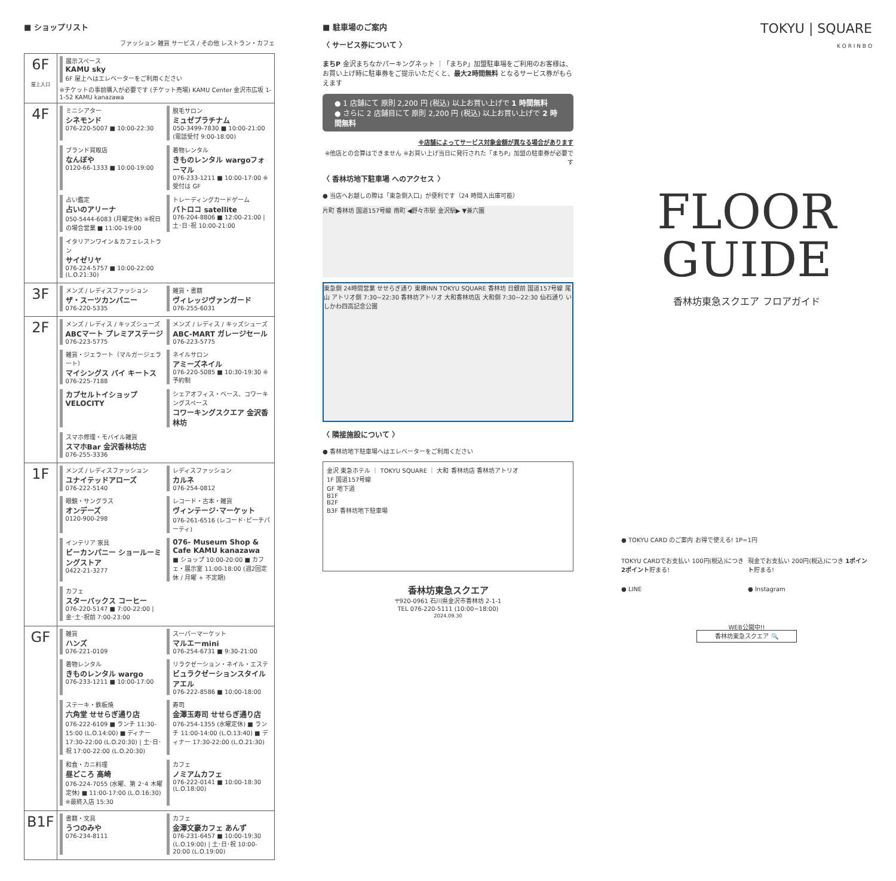■ ショップリスト
ファッション 雑貨 サービス / その他 レストラン・カフェ
| 6F 屋上入口 | 展示スペース KAMU sky 6F 屋上へはエレベーターをご利用ください ※チケットの事前購入が必要です (チケット売場) KAMU Center 金沢市広坂 1-1-52 KAMU kanazawa |
| 4F | ミニシアター シネモンド 076-220-5007 ■ 10:00-22:30 脱毛サロン ミュゼプラチナム 050-3499-7830 ■ 10:00-21:00 (電話受付 9:00-18:00) ブランド買取店 なんぼや 0120-66-1333 ■ 10:00-19:00 着物レンタル きものレンタル wargoフォーマル 076-233-1211 ■ 10:00-17:00 ※受付は GF 占い鑑定 占いのアリーナ 050-5444-6083 (月曜定休) ※祝日の場合営業 ■ 11:00-19:00 トレーディングカードゲーム バトロコ satellite 076-204-8806 ■ 12:00-21:00 / 土･日･祝 10:00-21:00 イタリアンワイン＆カフェレストラン サイゼリヤ 076-224-5757 ■ 10:00-22:00 (L.O.21:30) |
| 3F | メンズ / レディスファッション ザ・スーツカンパニー 076-220-5335 雑貨・書籍 ヴィレッジヴァンガード 076-255-6031 |
| 2F | メンズ / レディス / キッズシューズ ABCマート プレミアステージ 076-223-5775 メンズ / レディス / キッズシューズ ABC-MART ガレージセール 076-223-5775 雑貨・ジェラート（マルガージェラート） マイシングス バイ キートス 076-225-7188 ネイルサロン アミーズネイル 076-220-5085 ■ 10:30-19:30 ※予約制 カプセルトイショップ VELOCITY シェアオフィス・ベース、コワーキングスペース コワーキングスクエア 金沢香林坊 スマホ修理・モバイル雑貨 スマホBar 金沢香林坊店 076-255-3336 |
| 1F | メンズ / レディスファッション ユナイテッドアローズ 076-222-5140 レディスファッション カルネ 076-254-0812 眼鏡・サングラス オンデーズ 0120-900-298 レコード・古本・雑貨 ヴィンテージ･マーケット 076-261-6516 (レコード･ピーチパーティ) インテリア 家具 ビーカンパニー ショールーミングストア 0422-21-3277 076- Museum Shop & Cafe KAMU kanazawa ■ ショップ 10:00-20:00 ■ カフェ・展示室 11:00-18:00 (週2回定休 / 月曜 + 不定期) カフェ スターバックス コーヒー 076-220-5147 ■ 7:00-22:00 / 金･土･祝前 7:00-23:00 |
| GF | 雑貨 ハンズ 076-221-0109 スーパーマーケット マルエーmini 076-254-6731 ■ 9:30-21:00 着物レンタル きものレンタル wargo 076-233-1211 ■ 10:00-17:00 リラクゼーション・ネイル・エステ ビュラクゼーションスタイル アエル 076-222-8586 ■ 10:00-18:00 ステーキ・鉄板焼 六角堂 せせらぎ通り店 076-222-6109 ■ ランチ 11:30-15:00 (L.O.14:00) ■ ディナー 17:30-22:00 (L.O.20:30) / 土･日･祝 17:00-22:00 (L.O.20:30) 寿司 金澤玉寿司 せせらぎ通り店 076-254-1355 (水曜定休) ■ ランチ 11:00-14:00 (L.O.13:40) ■ ディナー 17:30-22:00 (L.O.21:30) 和食・カニ料理 昼どころ 高崎 076-224-7055 (水曜、第 2･4 木曜定休) ■ 11:00-17:00 (L.O.16:30) ※最終入店 15:30 カフェ ノミアムカフェ 076-222-0141 ■ 10:00-18:30 (L.O.18:00) |
| B1F | 書籍・文具 うつのみや 076-234-8111 カフェ 金澤文豪カフェ あんず 076-231-6457 ■ 10:00-19:30 (L.O.19:00) / 土･日･祝 10:00-20:00 (L.O.19:00) |
■ 駐車場のご案内
〈 サービス券について 〉
まちP 金沢まちなかパーキングネット ｜「まちP」加盟駐車場をご利用のお客様は、お買い上げ時に駐車券をご提示いただくと、最大2時間無料 となるサービス券がもらえます
● 1 店舗にて 原則 2,200 円 (税込) 以上お買い上げで 1 時間無料
● さらに 2 店舗目にて 原則 2,200 円 (税込) 以上お買い上げで 2 時間無料
※店舗によってサービス対象金額が異なる場合があります
※他店との合算はできません ※お買い上げ当日に発行された「まちP」加盟の駐車券が必要です
〈 香林坊地下駐車場 へのアクセス 〉
● 当店へお越しの際は「東急側入口」が便利です（24 時間入出庫可能）
片町 香林坊 国道157号線 南町 ◀野々市駅 金沢駅▶ ▼兼六園
東急側 24時間営業 せせらぎ通り 東横INN TOKYU SQUARE 香林坊 日銀前 国道157号線 尾山 アトリオ側 7:30~22:30 香林坊アトリオ 大和香林坊店 大和側 7:30~22:30 仙石通り いしかわ四高記念公園
〈 隣接施設について 〉
● 香林坊地下駐車場へはエレベーターをご利用ください
金沢 東急ホテル ｜ TOKYU SQUARE ｜ 大和 香林坊店 香林坊アトリオ
1F 国道157号線
GF 地下道
B1F
B2F
B3F 香林坊地下駐車場
香林坊東急スクエア
〒920-0961 石川県金沢市香林坊 2-1-1
TEL 076-220-5111 (10:00−18:00)
2024.09.30
TOKYU | SQUARE
K O R I N B O
FLOOR
GUIDE
香林坊東急スクエア フロアガイド
● TOKYU CARD のご案内 お得で使える! 1P=1円
TOKYU CARDでお支払い 100円(税込)につき 2ポイント貯まる!
現金でお支払い 200円(税込)につき 1ポイント貯まる!
● LINE
● Instagram
WEB公開中!!
香林坊東急スクエア 🔍